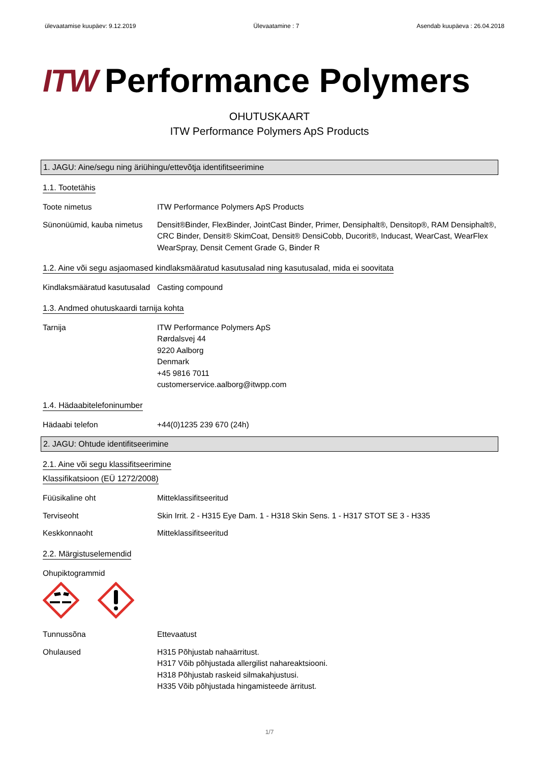ülevaatamise kuupäev: 9.12.2019 Ülevaatamine : 7 Asendab kuupäeva : 26.04.2018
ITW Performance Polymers
OHUTUSKAART
ITW Performance Polymers ApS Products
1. JAGU: Aine/segu ning äriühingu/ettevõtja identifitseerimine
1.1. Tootetähis
Toote nimetus ITW Performance Polymers ApS Products
Sünonüümid, kauba nimetus
Densit®Binder, FlexBinder, JointCast Binder, Primer, Densiphalt®, Densitop®, RAM Densiphalt®, CRC Binder, Densit® SkimCoat, Densit® DensiCobb, Ducorit®, Inducast, WearCast, WearFlex WearSpray, Densit Cement Grade G, Binder R
1.2. Aine või segu asjaomased kindlaksmääratud kasutusalad ning kasutusalad, mida ei soovitata
Kindlaksmääratud kasutusalad
Casting compound
1.3. Andmed ohutuskaardi tarnija kohta
Tarnija ITW Performance Polymers ApS
Rørdalsvej 44
9220 Aalborg
Denmark
+45 9816 7011
customerservice.aalborg@itwpp.com
1.4. Hädaabitelefoninumber
Hädaabi telefon +44(0)1235 239 670 (24h)
2. JAGU: Ohtude identifitseerimine
2.1. Aine või segu klassifitseerimine
Klassifikatsioon (EÜ 1272/2008)
Füüsikaline oht Mitteklassifitseeritud
Terviseoht Skin Irrit. 2 - H315 Eye Dam. 1 - H318 Skin Sens. 1 - H317 STOT SE 3 - H335
Keskkonnaoht Mitteklassifitseeritud
2.2. Märgistuselemendid
Ohupiktogrammid
Tunnussõna Ettevaatust
Ohulaused H315 Põhjustab nahaärritust.
H317 Võib põhjustada allergilist nahareaktsiooni.
H318 Põhjustab raskeid silmakahjustusi.
H335 Võib põhjustada hingamisteede ärritust.
1/7